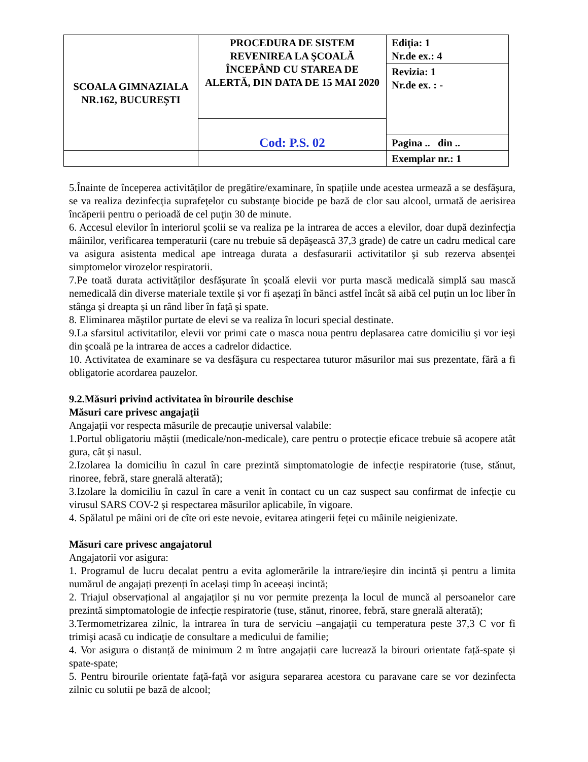| SCOALA GIMNAZIALA NR.162, BUCUREȘTI | PROCEDURA DE SISTEM REVENIREA LA ŞCOALĂ ÎNCEPÂND CU STAREA DE ALERTĂ, DIN DATA DE 15 MAI 2020 | Ediţia: 1 Nr.de ex.: 4 |
| | | Revizia: 1 Nr.de ex. : - |
| | Cod: P.S. 02 | |
| | | Pagina .. din .. |
| | | Exemplar nr.: 1 |
5.Înainte de începerea activităților de pregătire/examinare, în spațiile unde acestea urmează a se desfăşura, se va realiza dezinfecţia suprafeţelor cu substanţe biocide pe bază de clor sau alcool, urmată de aerisirea încăperii pentru o perioadă de cel puţin 30 de minute.
6. Accesul elevilor în interiorul şcolii se va realiza pe la intrarea de acces a elevilor, doar după dezinfecţia mâinilor, verificarea temperaturii (care nu trebuie să depăşească 37,3 grade) de catre un cadru medical care va asigura asistenta medical ape intreaga durata a desfasurarii activitatilor şi sub rezerva absenţei simptomelor virozelor respiratorii.
7.Pe toată durata activităților desfășurate în școală elevii vor purta mască medicală simplă sau mască nemedicală din diverse materiale textile și vor fi așezați în bănci astfel încât să aibă cel puțin un loc liber în stânga și dreapta și un rând liber în față și spate.
8. Eliminarea măştilor purtate de elevi se va realiza în locuri special destinate.
9.La sfarsitul activitatilor, elevii vor primi cate o masca noua pentru deplasarea catre domiciliu şi vor ieşi din şcoală pe la intrarea de acces a cadrelor didactice.
10. Activitatea de examinare se va desfăşura cu respectarea tuturor măsurilor mai sus prezentate, fără a fi obligatorie acordarea pauzelor.
9.2.Măsuri privind activitatea în birourile deschise
Măsuri care privesc angajații
Angajații vor respecta măsurile de precauție universal valabile:
1.Portul obligatoriu măștii (medicale/non-medicale), care pentru o protecție eficace trebuie să acopere atât gura, cât şi nasul.
2.Izolarea la domiciliu în cazul în care prezintă simptomatologie de infecție respiratorie (tuse, stănut, rinoree, febră, stare gnerală alterată);
3.Izolare la domiciliu în cazul în care a venit în contact cu un caz suspect sau confirmat de infecție cu virusul SARS COV-2 și respectarea măsurilor aplicabile, în vigoare.
4. Spălatul pe mâini ori de cîte ori este nevoie, evitarea atingerii feței cu mâinile neigienizate.
Măsuri care privesc angajatorul
Angajatorii vor asigura:
1. Programul de lucru decalat pentru a evita aglomerările la intrare/ieșire din incintă și pentru a limita numărul de angajați prezenți în același timp în aceeași incintă;
2. Triajul observațional al angajaților și nu vor permite prezența la locul de muncă al persoanelor care prezintă simptomatologie de infecție respiratorie (tuse, stănut, rinoree, febră, stare gnerală alterată);
3.Termometrizarea zilnic, la intrarea în tura de serviciu –angajaţii cu temperatura peste 37,3 C vor fi trimişi acasă cu indicaţie de consultare a medicului de familie;
4. Vor asigura o distanță de minimum 2 m între angajații care lucrează la birouri orientate față-spate și spate-spate;
5. Pentru birourile orientate față-față vor asigura separarea acestora cu paravane care se vor dezinfecta zilnic cu solutii pe bază de alcool;